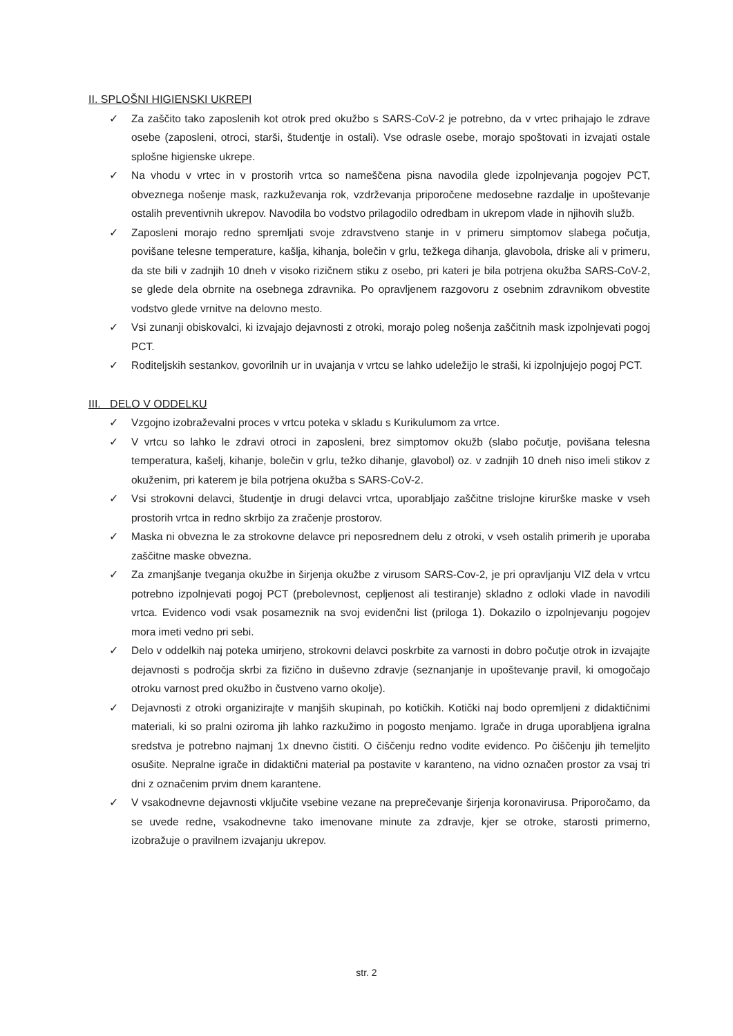II. SPLOŠNI HIGIENSKI UKREPI
✓ Za zaščito tako zaposlenih kot otrok pred okužbo s SARS-CoV-2 je potrebno, da v vrtec prihajajo le zdrave osebe (zaposleni, otroci, starši, študentje in ostali). Vse odrasle osebe, morajo spoštovati in izvajati ostale splošne higienske ukrepe.
✓ Na vhodu v vrtec in v prostorih vrtca so nameščena pisna navodila glede izpolnjevanja pogojev PCT, obveznega nošenje mask, razkuževanja rok, vzdrževanja priporočene medosebne razdalje in upoštevanje ostalih preventivnih ukrepov. Navodila bo vodstvo prilagodilo odredbam in ukrepom vlade in njihovih služb.
✓ Zaposleni morajo redno spremljati svoje zdravstveno stanje in v primeru simptomov slabega počutja, povišane telesne temperature, kašlja, kihanja, bolečin v grlu, težkega dihanja, glavobola, driske ali v primeru, da ste bili v zadnjih 10 dneh v visoko rizičnem stiku z osebo, pri kateri je bila potrjena okužba SARS-CoV-2, se glede dela obrnite na osebnega zdravnika. Po opravljenem razgovoru z osebnim zdravnikom obvestite vodstvo glede vrnitve na delovno mesto.
✓ Vsi zunanji obiskovalci, ki izvajajo dejavnosti z otroki, morajo poleg nošenja zaščitnih mask izpolnjevati pogoj PCT.
✓ Roditeljskih sestankov, govorilnih ur in uvajanja v vrtcu se lahko udeležijo le straši, ki izpolnjujejo pogoj PCT.
III. DELO V ODDELKU
✓ Vzgojno izobraževalni proces v vrtcu poteka v skladu s Kurikulumom za vrtce.
✓ V vrtcu so lahko le zdravi otroci in zaposleni, brez simptomov okužb (slabo počutje, povišana telesna temperatura, kašelj, kihanje, bolečin v grlu, težko dihanje, glavobol) oz. v zadnjih 10 dneh niso imeli stikov z okuženim, pri katerem je bila potrjena okužba s SARS-CoV-2.
✓ Vsi strokovni delavci, študentje in drugi delavci vrtca, uporabljajo zaščitne trislojne kirurške maske v vseh prostorih vrtca in redno skrbijo za zračenje prostorov.
✓ Maska ni obvezna le za strokovne delavce pri neposrednem delu z otroki, v vseh ostalih primerih je uporaba zaščitne maske obvezna.
✓ Za zmanjšanje tveganja okužbe in širjenja okužbe z virusom SARS-Cov-2, je pri opravljanju VIZ dela v vrtcu potrebno izpolnjevati pogoj PCT (prebolevnost, cepljenost ali testiranje) skladno z odloki vlade in navodili vrtca. Evidenco vodi vsak posameznik na svoj evidenčni list (priloga 1). Dokazilo o izpolnjevanju pogojev mora imeti vedno pri sebi.
✓ Delo v oddelkih naj poteka umirjeno, strokovni delavci poskrbite za varnosti in dobro počutje otrok in izvajajte dejavnosti s področja skrbi za fizično in duševno zdravje (seznanjanje in upoštevanje pravil, ki omogočajo otroku varnost pred okužbo in čustveno varno okolje).
✓ Dejavnosti z otroki organizirajte v manjših skupinah, po kotičkih. Kotički naj bodo opremljeni z didaktičnimi materiali, ki so pralni oziroma jih lahko razkužimo in pogosto menjamo. Igrače in druga uporabljena igralna sredstva je potrebno najmanj 1x dnevno čistiti. O čiščenju redno vodite evidenco. Po čiščenju jih temeljito osušite. Nepralne igrače in didaktični material pa postavite v karanteno, na vidno označen prostor za vsaj tri dni z označenim prvim dnem karantene.
✓ V vsakodnevne dejavnosti vključite vsebine vezane na preprečevanje širjenja koronavirusa. Priporočamo, da se uvede redne, vsakodnevne tako imenovane minute za zdravje, kjer se otroke, starosti primerno, izobražuje o pravilnem izvajanju ukrepov.
str. 2